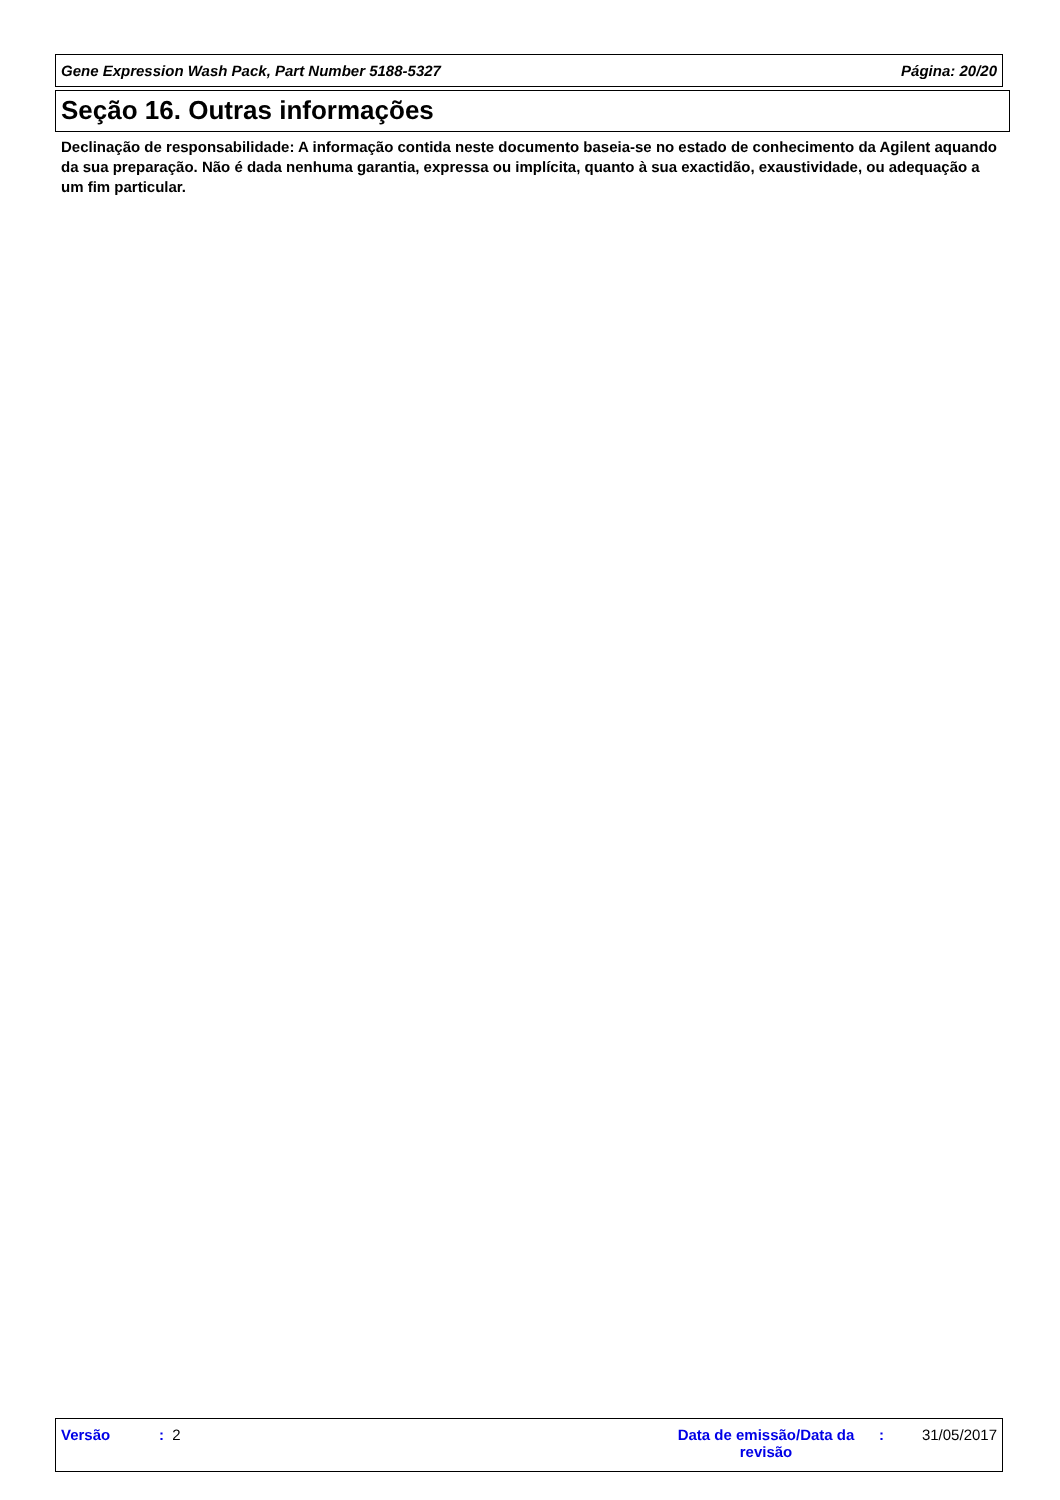Gene Expression Wash Pack, Part Number 5188-5327 Página: 20/20
Seção 16. Outras informações
Declinação de responsabilidade: A informação contida neste documento baseia-se no estado de conhecimento da Agilent aquando da sua preparação. Não é dada nenhuma garantia, expressa ou implícita, quanto à sua exactidão, exaustividade, ou adequação a um fim particular.
Versão : 2
Data de emissão/Data da revisão
: 31/05/2017